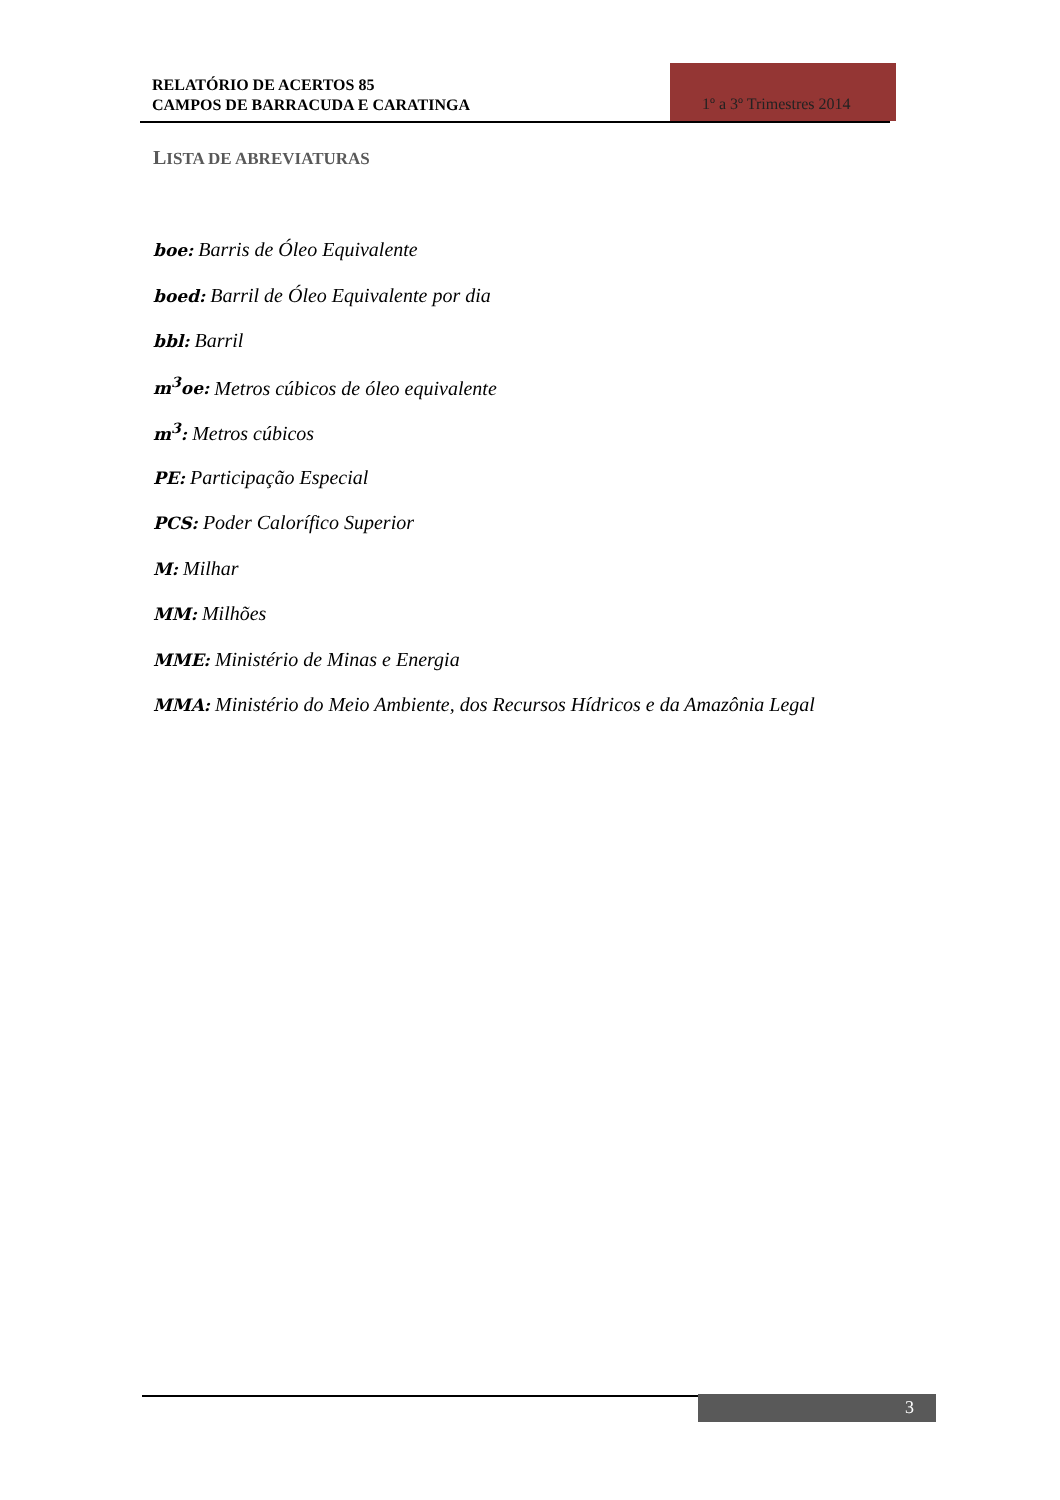RELATÓRIO DE ACERTOS 85
CAMPOS DE BARRACUDA E CARATINGA
1º a 3º Trimestres 2014
LISTA DE ABREVIATURAS
boe: Barris de Óleo Equivalente
boed: Barril de Óleo Equivalente por dia
bbl: Barril
m<sup>3</sup>oe: Metros cúbicos de óleo equivalente
m<sup>3</sup>: Metros cúbicos
PE: Participação Especial
PCS: Poder Calorífico Superior
M: Milhar
MM: Milhões
MME: Ministério de Minas e Energia
MMA: Ministério do Meio Ambiente, dos Recursos Hídricos e da Amazônia Legal
3